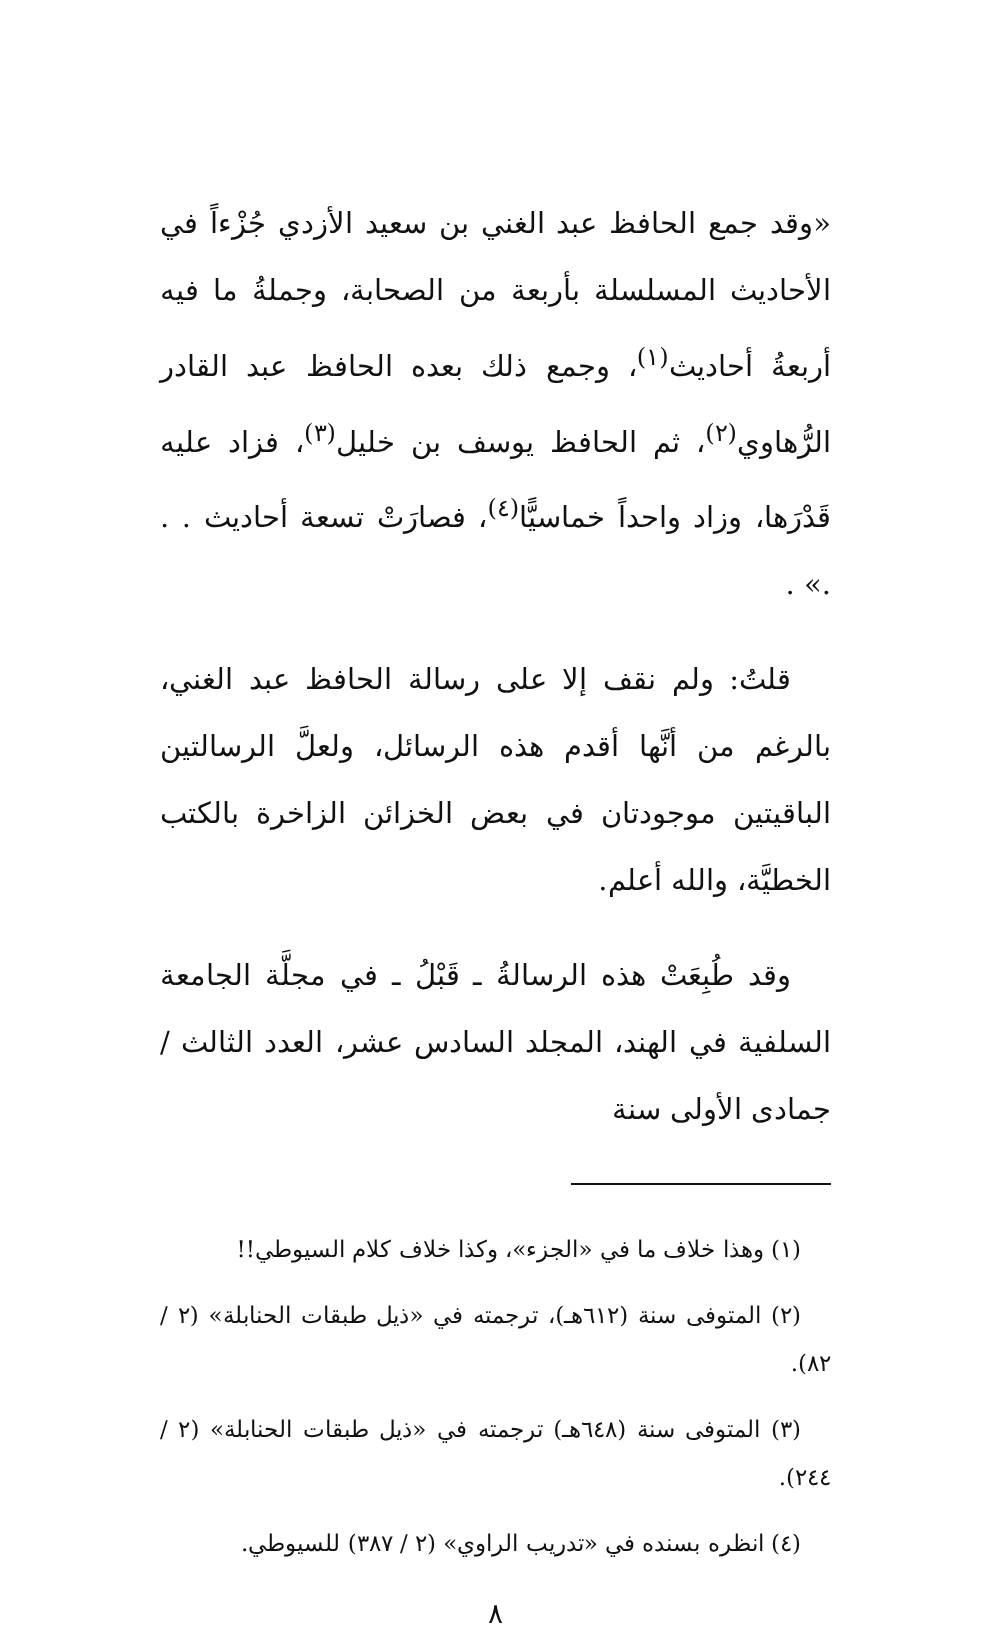«وقد جمع الحافظ عبد الغني بن سعيد الأزدي جُزْءاً في الأحاديث المسلسلة بأربعة من الصحابة، وجملةُ ما فيه أربعةُ أحاديث<sup>(١)</sup>، وجمع ذلك بعده الحافظ عبد القادر الرُّهاوي<sup>(٢)</sup>، ثم الحافظ يوسف بن خليل<sup>(٣)</sup>، فزاد عليه قَدْرَها، وزاد واحداً خماسيًّا<sup>(٤)</sup>، فصارَتْ تسعة أحاديث . . .» .
قلتُ: ولم نقف إلا على رسالة الحافظ عبد الغني، بالرغم من أنَّها أقدم هذه الرسائل، ولعلَّ الرسالتين الباقيتين موجودتان في بعض الخزائن الزاخرة بالكتب الخطيَّة، والله أعلم.
وقد طُبِعَتْ هذه الرسالةُ ـ قَبْلُ ـ في مجلَّة الجامعة السلفية في الهند، المجلد السادس عشر، العدد الثالث / جمادى الأولى سنة
(١) وهذا خلاف ما في «الجزء»، وكذا خلاف كلام السيوطي!!
(٢) المتوفى سنة (٦١٢هـ)، ترجمته في «ذيل طبقات الحنابلة» (٢ / ٨٢).
(٣) المتوفى سنة (٦٤٨هـ) ترجمته في «ذيل طبقات الحنابلة» (٢ / ٢٤٤).
(٤) انظره بسنده في «تدريب الراوي» (٢ / ٣٨٧) للسيوطي.
٨